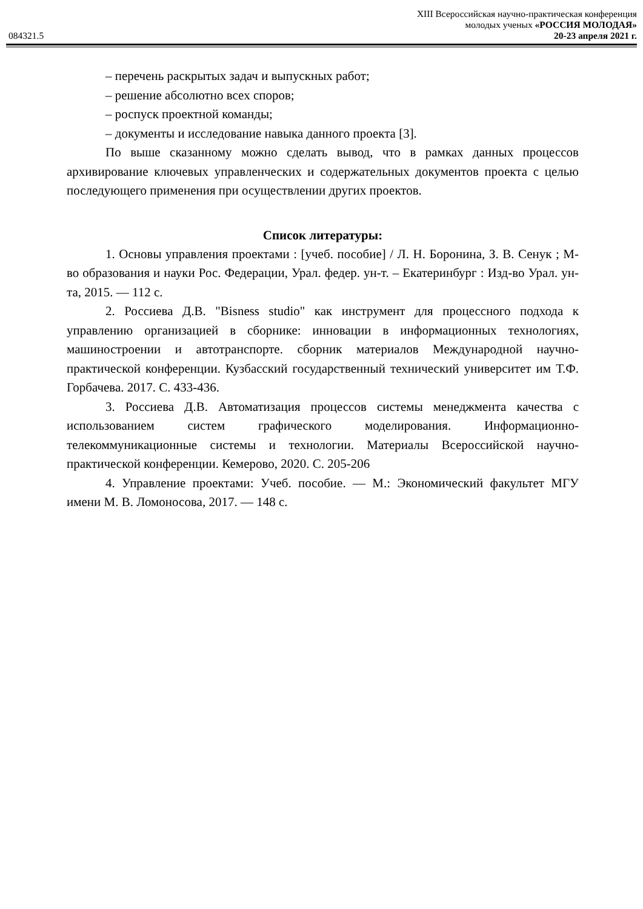XIII Всероссийская научно-практическая конференция
молодых ученых «РОССИЯ МОЛОДАЯ»
084321.5 20-23 апреля 2021 г.
– перечень раскрытых задач и выпускных работ;
– решение абсолютно всех споров;
– роспуск проектной команды;
– документы и исследование навыка данного проекта [3].
По выше сказанному можно сделать вывод, что в рамках данных процессов архивирование ключевых управленческих и содержательных документов проекта с целью последующего применения при осуществлении других проектов.
Список литературы:
1. Основы управления проектами : [учеб. пособие] / Л. Н. Боронина, З. В. Сенук ; М-во образования и науки Рос. Федерации, Урал. федер. ун-т. – Екатеринбург : Изд-во Урал. ун-та, 2015. — 112 с.
2. Россиева Д.В. "Bisness studio" как инструмент для процессного подхода к управлению организацией в сборнике: инновации в информационных технологиях, машиностроении и автотранспорте. сборник материалов Международной научно-практической конференции. Кузбасский государственный технический университет им Т.Ф. Горбачева. 2017. С. 433-436.
3. Россиева Д.В. Автоматизация процессов системы менеджмента качества с использованием систем графического моделирования. Информационно-телекоммуникационные системы и технологии. Материалы Всероссийской научно-практической конференции. Кемерово, 2020. С. 205-206
4. Управление проектами: Учеб. пособие. — М.: Экономический факультет МГУ имени М. В. Ломоносова, 2017. — 148 с.